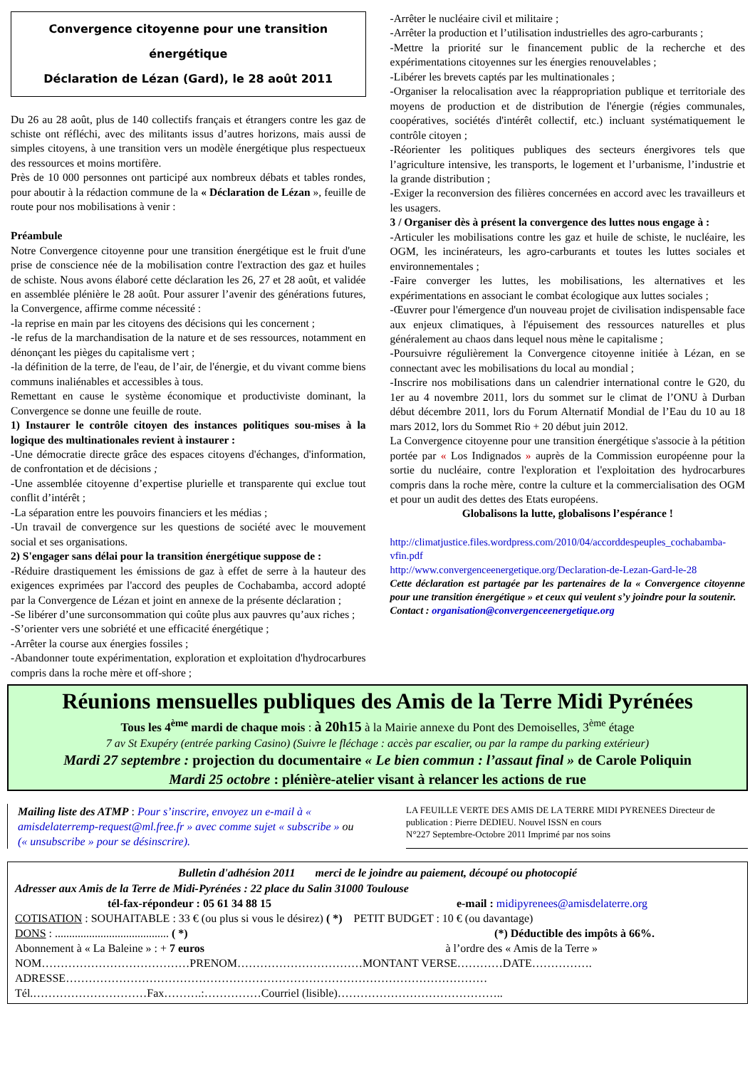Convergence citoyenne pour une transition énergétique
Déclaration de Lézan (Gard), le 28 août 2011
Du 26 au 28 août, plus de 140 collectifs français et étrangers contre les gaz de schiste ont réfléchi, avec des militants issus d’autres horizons, mais aussi de simples citoyens, à une transition vers un modèle énergétique plus respectueux des ressources et moins mortifère.
Près de 10 000 personnes ont participé aux nombreux débats et tables rondes, pour aboutir à la rédaction commune de la « Déclaration de Lézan », feuille de route pour nos mobilisations à venir :
Préambule
Notre Convergence citoyenne pour une transition énergétique est le fruit d'une prise de conscience née de la mobilisation contre l'extraction des gaz et huiles de schiste. Nous avons élaboré cette déclaration les 26, 27 et 28 août, et validée en assemblée plénière le 28 août. Pour assurer l’avenir des générations futures, la Convergence, affirme comme nécessité :
-la reprise en main par les citoyens des décisions qui les concernent ;
-le refus de la marchandisation de la nature et de ses ressources, notamment en dénonçant les pièges du capitalisme vert ;
-la définition de la terre, de l'eau, de l’air, de l'énergie, et du vivant comme biens communs inaliénables et accessibles à tous.
Remettant en cause le système économique et productiviste dominant, la Convergence se donne une feuille de route.
1) Instaurer le contrôle citoyen des instances politiques sou-mises à la logique des multinationales revient à instaurer :
-Une démocratie directe grâce des espaces citoyens d'échanges, d'information, de confrontation et de décisions ;
-Une assemblée citoyenne d’expertise plurielle et transparente qui exclue tout conflit d’intérêt ;
-La séparation entre les pouvoirs financiers et les médias ;
-Un travail de convergence sur les questions de société avec le mouvement social et ses organisations.
2) S'engager sans délai pour la transition énergétique suppose de :
-Réduire drastiquement les émissions de gaz à effet de serre à la hauteur des exigences exprimées par l'accord des peuples de Cochabamba, accord adopté par la Convergence de Lézan et joint en annexe de la présente déclaration ;
-Se libérer d’une surconsommation qui coûte plus aux pauvres qu’aux riches ;
-S’orienter vers une sobriété et une efficacité énergétique ;
-Arrêter la course aux énergies fossiles ;
-Abandonner toute expérimentation, exploration et exploitation d'hydrocarbures compris dans la roche mère et off-shore ;
-Arrêter le nucléaire civil et militaire ;
-Arrêter la production et l’utilisation industrielles des agro-carburants ;
-Mettre la priorité sur le financement public de la recherche et des expérimentations citoyennes sur les énergies renouvelables ;
-Libérer les brevets captés par les multinationales ;
-Organiser la relocalisation avec la réappropriation publique et territoriale des moyens de production et de distribution de l'énergie (régies communales, coopératives, sociétés d'intérêt collectif, etc.) incluant systématiquement le contrôle citoyen ;
-Réorienter les politiques publiques des secteurs énergivores tels que l’agriculture intensive, les transports, le logement et l’urbanisme, l’industrie et la grande distribution ;
-Exiger la reconversion des filières concernées en accord avec les travailleurs et les usagers.
3 / Organiser dès à présent la convergence des luttes nous engage à :
-Articuler les mobilisations contre les gaz et huile de schiste, le nucléaire, les OGM, les incinérateurs, les agro-carburants et toutes les luttes sociales et environnementales ;
-Faire converger les luttes, les mobilisations, les alternatives et les expérimentations en associant le combat écologique aux luttes sociales ;
-Œuvrer pour l'émergence d'un nouveau projet de civilisation indispensable face aux enjeux climatiques, à l'épuisement des ressources naturelles et plus généralement au chaos dans lequel nous mène le capitalisme ;
-Poursuivre régulièrement la Convergence citoyenne initiée à Lézan, en se connectant avec les mobilisations du local au mondial ;
-Inscrire nos mobilisations dans un calendrier international contre le G20, du 1er au 4 novembre 2011, lors du sommet sur le climat de l’ONU à Durban début décembre 2011, lors du Forum Alternatif Mondial de l’Eau du 10 au 18 mars 2012, lors du Sommet Rio + 20 début juin 2012.
La Convergence citoyenne pour une transition énergétique s'associe à la pétition portée par « Los Indignados » auprès de la Commission européenne pour la sortie du nucléaire, contre l'exploration et l'exploitation des hydrocarbures compris dans la roche mère, contre la culture et la commercialisation des OGM et pour un audit des dettes des Etats européens.
Globalisons la lutte, globalisons l’espérance !
http://climatjustice.files.wordpress.com/2010/04/accorddespeuples_cochabamba-vfin.pdf
http://www.convergenceenergetique.org/Declaration-de-Lezan-Gard-le-28
Cette déclaration est partagée par les partenaires de la « Convergence citoyenne pour une transition énergétique » et ceux qui veulent s’y joindre pour la soutenir.
Contact : organisation@convergenceenergetique.org
Réunions mensuelles publiques des Amis de la Terre Midi Pyrénées
Tous les 4<sup>ème</sup> mardi de chaque mois : à 20h15 à la Mairie annexe du Pont des Demoiselles, 3<sup>ème</sup> étage
7 av St Exupéry (entrée parking Casino) (Suivre le fléchage : accès par escalier, ou par la rampe du parking extérieur)
Mardi 27 septembre : projection du documentaire « Le bien commun : l’assaut final » de Carole Poliquin
Mardi 25 octobre : plénière-atelier visant à relancer les actions de rue
Mailing liste des ATMP : Pour s’inscrire, envoyez un e-mail à « amisdelaterremp-request@ml.free.fr » avec comme sujet « subscribe » ou (« unsubscribe » pour se désinscrire).
LA FEUILLE VERTE DES AMIS DE LA TERRE MIDI PYRENEES Directeur de publication : Pierre DEDIEU. Nouvel ISSN en cours
N°227 Septembre-Octobre 2011 Imprimé par nos soins
Bulletin d'adhésion 2011 merci de le joindre au paiement, découpé ou photocopié
Adresser aux Amis de la Terre de Midi-Pyrénées : 22 place du Salin 31000 Toulouse
tél-fax-répondeur : 05 61 34 88 15 e-mail : midipyrenees@amisdelaterre.org
COTISATION : SOUHAITABLE : 33 € (ou plus si vous le désirez) ( *) PETIT BUDGET : 10 € (ou davantage)
DONS : ........................................ ( *) (*) Déductible des impôts à 66%.
Abonnement à « La Baleine » : + 7 euros à l’ordre des « Amis de la Terre »
NOM…………………………………PRENOM……………………………MONTANT VERSE…………DATE…………….
ADRESSE…………………………………………………………………………………………………
Tél.…………………………Fax……….:……………Courriel (lisible)……………………………………..